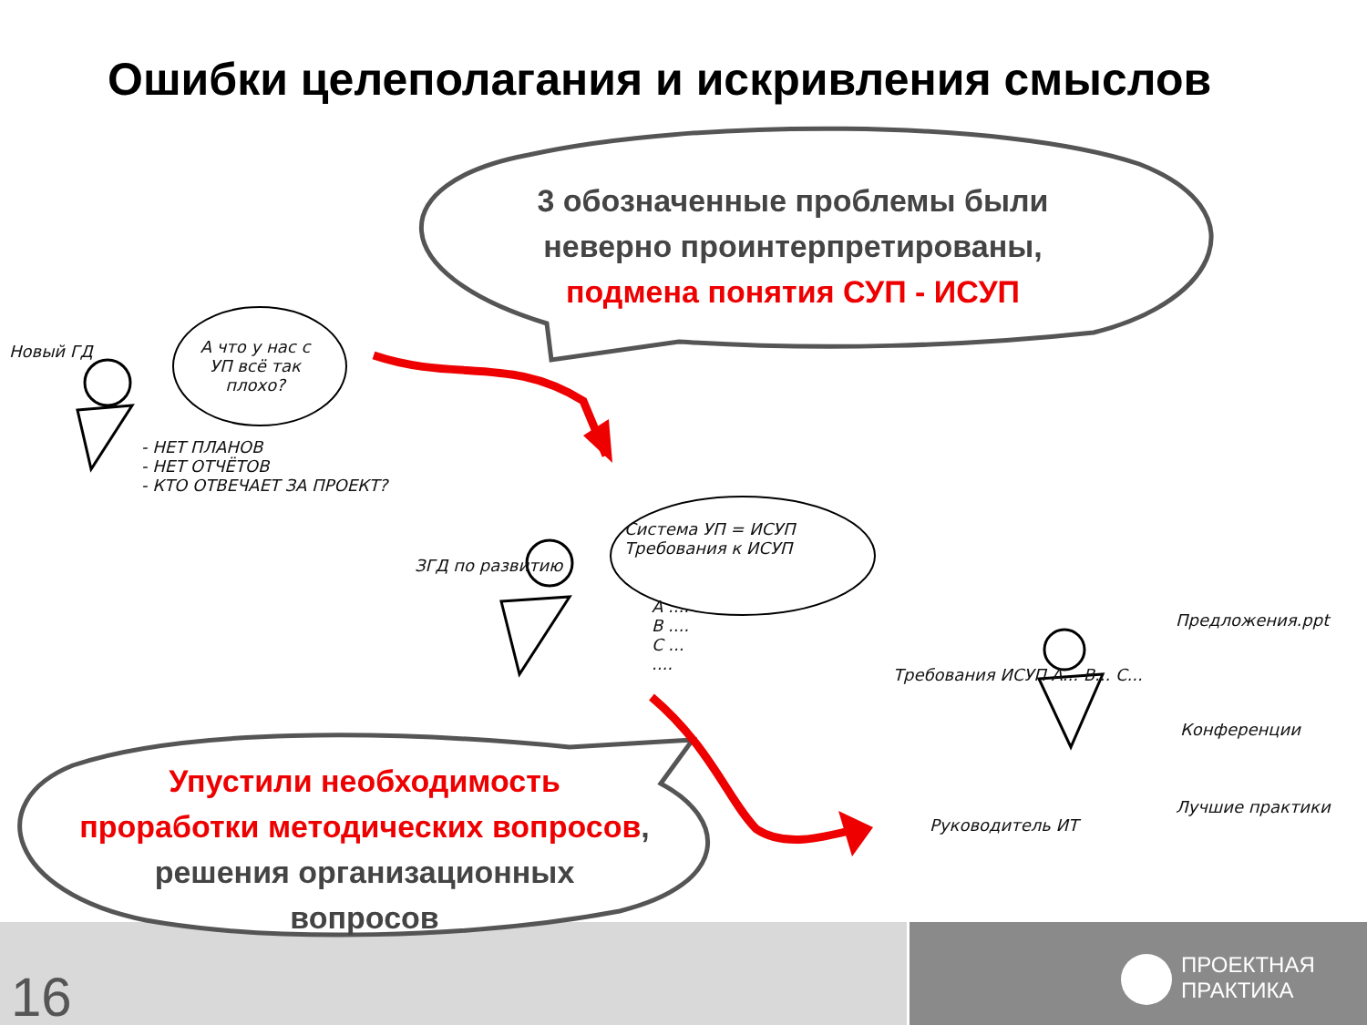Ошибки целеполагания и искривления смыслов
3 обозначенные проблемы были
неверно проинтерпретированы,
подмена понятия СУП - ИСУП
Упустили необходимость
проработки методических вопросов,
решения организационных
вопросов
Новый ГД
А что у нас с УП всё так плохо?
- НЕТ ПЛАНОВ
- НЕТ ОТЧЁТОВ
- КТО ОТВЕЧАЕТ ЗА ПРОЕКТ?
ЗГД по развитию
Система УП = ИСУП
Требования к ИСУП
А ....
В ....
С ...
....
Требования ИСУП А... В... С...
Предложения.ppt
Конференции
Лучшие практики
Руководитель ИТ
16
ПРОЕКТНАЯ
ПРАКТИКА